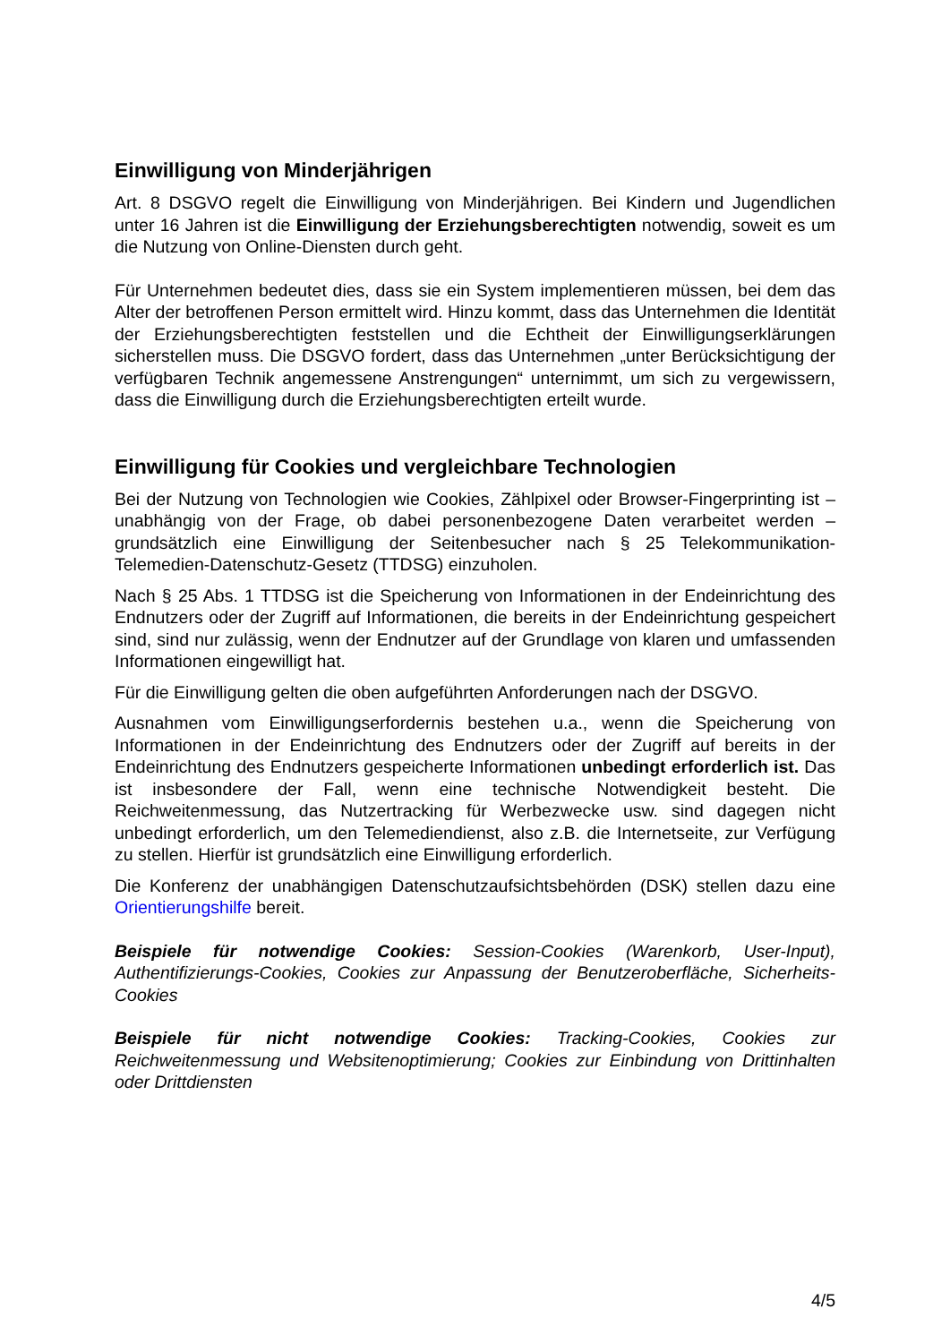Einwilligung von Minderjährigen
Art. 8 DSGVO regelt die Einwilligung von Minderjährigen. Bei Kindern und Jugendlichen unter 16 Jahren ist die Einwilligung der Erziehungsberechtigten notwendig, soweit es um die Nutzung von Online-Diensten durch geht.
Für Unternehmen bedeutet dies, dass sie ein System implementieren müssen, bei dem das Alter der betroffenen Person ermittelt wird. Hinzu kommt, dass das Unternehmen die Identität der Erziehungsberechtigten feststellen und die Echtheit der Einwilligungserklärungen sicherstellen muss. Die DSGVO fordert, dass das Unternehmen „unter Berücksichtigung der verfügbaren Technik angemessene Anstrengungen“ unternimmt, um sich zu vergewissern, dass die Einwilligung durch die Erziehungsberechtigten erteilt wurde.
Einwilligung für Cookies und vergleichbare Technologien
Bei der Nutzung von Technologien wie Cookies, Zählpixel oder Browser-Fingerprinting ist – unabhängig von der Frage, ob dabei personenbezogene Daten verarbeitet werden – grundsätzlich eine Einwilligung der Seitenbesucher nach § 25 Telekommunikation-Telemedien-Datenschutz-Gesetz (TTDSG) einzuholen.
Nach § 25 Abs. 1 TTDSG ist die Speicherung von Informationen in der Endeinrichtung des Endnutzers oder der Zugriff auf Informationen, die bereits in der Endeinrichtung gespeichert sind, sind nur zulässig, wenn der Endnutzer auf der Grundlage von klaren und umfassenden Informationen eingewilligt hat.
Für die Einwilligung gelten die oben aufgeführten Anforderungen nach der DSGVO.
Ausnahmen vom Einwilligungserfordernis bestehen u.a., wenn die Speicherung von Informationen in der Endeinrichtung des Endnutzers oder der Zugriff auf bereits in der Endeinrichtung des Endnutzers gespeicherte Informationen unbedingt erforderlich ist. Das ist insbesondere der Fall, wenn eine technische Notwendigkeit besteht. Die Reichweitenmessung, das Nutzertracking für Werbezwecke usw. sind dagegen nicht unbedingt erforderlich, um den Telemediendienst, also z.B. die Internetseite, zur Verfügung zu stellen. Hierfür ist grundsätzlich eine Einwilligung erforderlich.
Die Konferenz der unabhängigen Datenschutzaufsichtsbehörden (DSK) stellen dazu eine Orientierungshilfe bereit.
Beispiele für notwendige Cookies: Session-Cookies (Warenkorb, User-Input), Authentifizierungs-Cookies, Cookies zur Anpassung der Benutzeroberfläche, Sicherheits-Cookies
Beispiele für nicht notwendige Cookies: Tracking-Cookies, Cookies zur Reichweitenmessung und Websitenoptimierung; Cookies zur Einbindung von Drittinhalten oder Drittdiensten
4/5